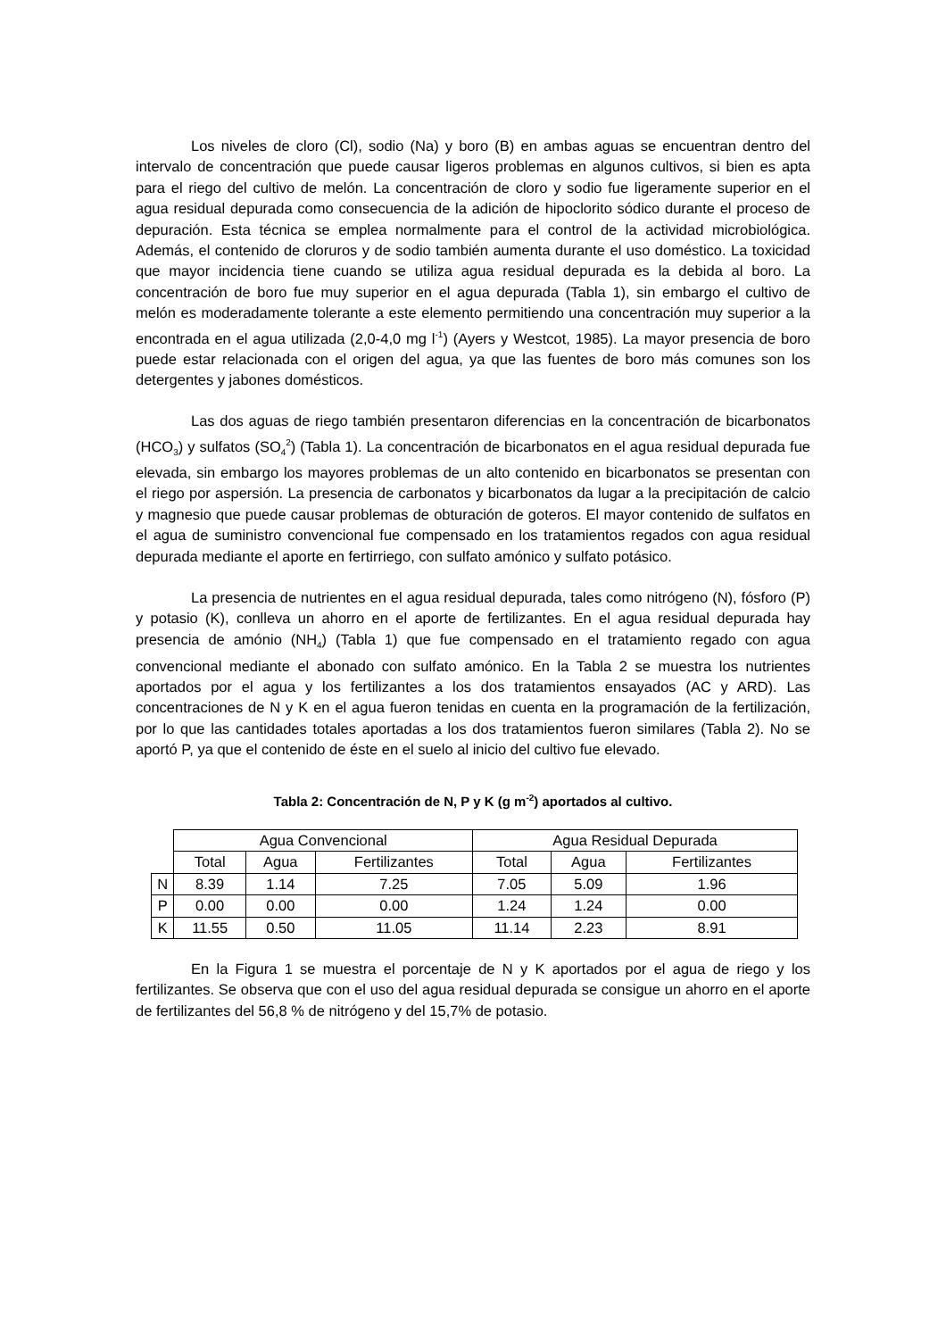Los niveles de cloro (Cl), sodio (Na) y boro (B) en ambas aguas se encuentran dentro del intervalo de concentración que puede causar ligeros problemas en algunos cultivos, si bien es apta para el riego del cultivo de melón. La concentración de cloro y sodio fue ligeramente superior en el agua residual depurada como consecuencia de la adición de hipoclorito sódico durante el proceso de depuración. Esta técnica se emplea normalmente para el control de la actividad microbiológica. Además, el contenido de cloruros y de sodio también aumenta durante el uso doméstico. La toxicidad que mayor incidencia tiene cuando se utiliza agua residual depurada es la debida al boro. La concentración de boro fue muy superior en el agua depurada (Tabla 1), sin embargo el cultivo de melón es moderadamente tolerante a este elemento permitiendo una concentración muy superior a la encontrada en el agua utilizada (2,0-4,0 mg l<sup>-1</sup>) (Ayers y Westcot, 1985). La mayor presencia de boro puede estar relacionada con el origen del agua, ya que las fuentes de boro más comunes son los detergentes y jabones domésticos.
Las dos aguas de riego también presentaron diferencias en la concentración de bicarbonatos (HCO<sub>3</sub>) y sulfatos (SO<sub>4</sub><sup>2</sup>) (Tabla 1). La concentración de bicarbonatos en el agua residual depurada fue elevada, sin embargo los mayores problemas de un alto contenido en bicarbonatos se presentan con el riego por aspersión. La presencia de carbonatos y bicarbonatos da lugar a la precipitación de calcio y magnesio que puede causar problemas de obturación de goteros. El mayor contenido de sulfatos en el agua de suministro convencional fue compensado en los tratamientos regados con agua residual depurada mediante el aporte en fertirriego, con sulfato amónico y sulfato potásico.
La presencia de nutrientes en el agua residual depurada, tales como nitrógeno (N), fósforo (P) y potasio (K), conlleva un ahorro en el aporte de fertilizantes. En el agua residual depurada hay presencia de amónio (NH<sub>4</sub>) (Tabla 1) que fue compensado en el tratamiento regado con agua convencional mediante el abonado con sulfato amónico. En la Tabla 2 se muestra los nutrientes aportados por el agua y los fertilizantes a los dos tratamientos ensayados (AC y ARD). Las concentraciones de N y K en el agua fueron tenidas en cuenta en la programación de la fertilización, por lo que las cantidades totales aportadas a los dos tratamientos fueron similares (Tabla 2). No se aportó P, ya que el contenido de éste en el suelo al inicio del cultivo fue elevado.
Tabla 2: Concentración de N, P y K (g m<sup>-2</sup>) aportados al cultivo.
| | Agua Convencional | | | Agua Residual Depurada | | |
| | Total | Agua | Fertilizantes | Total | Agua | Fertilizantes |
| N | 8.39 | 1.14 | 7.25 | 7.05 | 5.09 | 1.96 |
| P | 0.00 | 0.00 | 0.00 | 1.24 | 1.24 | 0.00 |
| K | 11.55 | 0.50 | 11.05 | 11.14 | 2.23 | 8.91 |
En la Figura 1 se muestra el porcentaje de N y K aportados por el agua de riego y los fertilizantes. Se observa que con el uso del agua residual depurada se consigue un ahorro en el aporte de fertilizantes del 56,8 % de nitrógeno y del 15,7% de potasio.